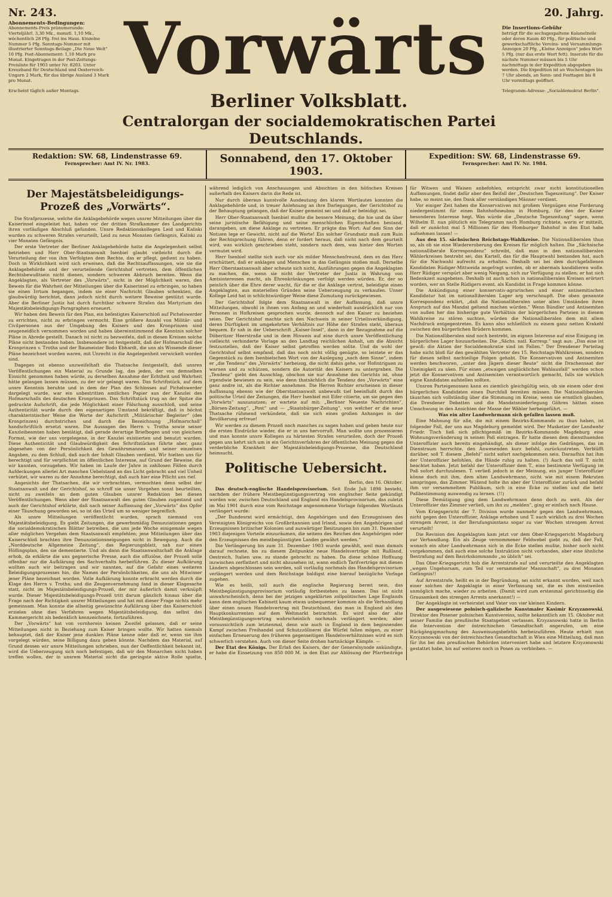Nr. 243.
Abonnements-Bedingungen:
Abonnements-Preis pränumerando: Vierteljährl. 3,30 Mk., monatl. 1,10 Mk., wöchentlich 28 Pfg. frei ins Haus. Einzelne Nummer 5 Pfg. Sonntags-Nummer mit illustrierter Sonntags-Beilage „Die Neue Welt“ 10 Pfg. Post-Abonnement: 1,10 Mark pro Monat. Eingetragen in der Post-Zeitungs-Preisliste für 1903 unter Nr. 8203. Unter Kreuzband für Deutschland und Oesterreich-Ungarn 2 Mark, für das übrige Ausland 3 Mark pro Monat.
Erscheint täglich außer Montags.
Vorwärts
Berliner Volksblatt.
Centralorgan der socialdemokratischen Partei Deutschlands.
20. Jahrg.
Die Insertions-Gebühr
beträgt für die sechsgespaltene Kolonelzeile oder deren Raum 40 Pfg., für politische und gewerkschaftliche Vereins- und Versammlungs-Anzeigen 20 Pfg. „Kleine Anzeigen“ jedes Wort 5 Pfg. (nur das erste Wort fett). Inserate für die nächste Nummer müssen bis 5 Uhr nachmittags in der Expedition abgegeben werden. Die Expedition ist an Wochentagen bis 7 Uhr abends, an Sonn- und Festtagen bis 8 Uhr vormittags geöffnet.
Telegramm-Adresse: „Socialdemokrat Berlin“.
Redaktion: SW. 68, Lindenstrasse 69.
Fernsprecher: Amt IV. Nr. 1983.
Sonnabend, den 17. Oktober 1903.
Expedition: SW. 68, Lindenstrasse 69.
Fernsprecher: Amt IV. Nr. 1984.
Der Majestätsbeleidigungs-Prozeß des „Vorwärts“.
Die Strafprozesse, welche die Anklagebehörde wegen unsrer Mitteilungen über die Kaiserinsel eingeleitet hat, haben vor der dritten Strafkammer des Landgerichts ihren vorläufigen Abschluß gefunden. Unsre Redaktionskollegen Leid und Kaliski wurden zu schweren Strafen verurteilt, Leid zu neun Monaten Gefängnis, Kaliski zu vier Monaten Gefängnis.
Der erste Vertreter der Berliner Anklagebehörde hatte die Angelegenheit selbst betrieben und Herr Ober-Staatsanwalt Isenbiel glaubt vielleicht durch die Verurteilung der von ihm Verfolgten dem Rechte, das er pflegt, gedient zu haben. Doch in Wirklichkeit wird sich erweisen, daß die Rechtsauffassungen, wie sie die Anklagebehörde und der verurteilende Gerichtshof vertreten, dem öffentlichen Rechtsbewußtsein nicht dienen, sondern schweren Abbruch bereiten. Wenn die Angeklagten, als Vertreter des „Vorwärts“, nicht in der Möglichkeit waren, den Beweis für die Wahrheit der Mitteilungen über die Kaiserinsel zu erbringen, so haben sie einen Irrtum begangen, indem sie einer Nachricht Glauben schenkten, die glaubwürdig berichtet, dann jedoch nicht durch weitere Beweise gestützt wurde. Aber die Berliner Justiz hat durch furchtbar schwere Strafen das Martyrium des Majestätsbeleidigungs-Paragraphen erneuert.
Wir haben den Beweis für den Plan, ein befestigtes Kaiserschloß auf Pichelswerder zu errichten, nicht zu erbringen vermocht. Eine größere Anzahl von Militär- und Civilpersonen aus der Umgebung des Kaisers und des Kronprinzen sind zeugeneidlich vernommen worden und haben übereinstimmend die Kenntnis solcher Pläne in Abrede gestellt. Danach ist nicht zu bezweifeln, daß in diesen Kreisen solche Pläne nicht bestanden haben. Insbesondere ist festgestellt, daß der Hofmarschall des Kronprinzen v. Trotha und der Baumeister Bodo Ebhardt, die uns als Wissende dieser Pläne bezeichnet worden waren, mit Unrecht in die Angelegenheit verwickelt worden sind.
Dagegen ist ebenso unzweifelhaft die Thatsache festgestellt, daß unsren Veröffentlichungen ein Material zu Grunde lag, das jeden, der von demselben Einsicht genommen haben würde, zu derselben Annahme der Echtheit und Wahrheit hätte gelangen lassen müssen, zu der wir gelangt waren. Das Schriftstück, auf dem unsre Kenntnis beruhte und in dem der Plan des Schlosses auf Pichelswerder dargelegt wurde, war ein unbestritten amtliches Papier aus der Kanzlei des Hofmarschalls des deutschen Kronprinzen. Das Schriftstück trug an der Spitze die gedruckte Aufschrift, die jede Möglichkeit einer Fälschung ausschloß, und seine Authenticität wurde durch den eigenartigen Umstand bekräftigt, daß in höchst charakteristischer Weise die Worte der Aufschrift „Militärischer Begleiter“ (des Kronprinzen) durchstrichen und durch die Bezeichnung „Hofmarschall“ handschriftlich ersetzt waren. Die Aussagen des Herrn v. Trotha sowie seiner Kanzleibeamten haben bestätigt, daß gerade derartige Briefbogen und von gleichem Format, wie der uns vorgelegene, in der Kanzlei existierten und benutzt wurden. Diese Authenticität und Glaubwürdigkeit des Schriftstückes führte aber, ganz abgesehen von der Persönlichkeit des Gewährsmannes und seiner einzelnen Angaben, zu dem Schluß, daß auch der Inhalt Glauben verdient. Wir hielten uns für berechtigt und für verpflichtet im öffentlichen Interesse, auf Grund der Beweise, die wir kannten, vorzugehen. Wir haben im Laufe der Jahre in zahllosen Fällen durch Aufdeckungen allerlei Art manchen Uebelstand an das Licht gebracht und viel Unheil verhütet, wir waren zu der Annahme berechtigt, daß auch hier eine Pflicht uns rief.
Angesichts der Thatsachen, die wir vorbrachten, vermochten denn selbst der Staatsanwalt und der Gerichtshof, so schroff sie unser Vorgehen sonst beurteilten, nicht zu zweifeln an dem guten Glauben unsrer Redaktion bei diesen Veröffentlichungen. Wenn aber der Staatsanwalt den guten Glauben zugestand und auch der Gerichtshof erklärte, daß nach seiner Auffassung der „Vorwärts“ das Opfer einer Täuschung geworden sei, so ist das Urteil um so weniger begreiflich.
Als unsre Mitteilungen veröffentlicht wurden, sprach niemand von Majestätsbeleidigung. Es giebt Zeitungen, die gewerbsmäßig Denunziationen gegen die socialdemokratischen Blätter betreiben, die uns jede Woche einigemale wegen aller möglichen Vergehen dem Staatsanwalt empfehlen; jene Mitteilungen über das Kaiserschloß brachten ihre Denunziationsneigungen nicht in Bewegung. Auch die „Norddeutsche Allgemeine Zeitung“, das Regierungsblatt, sah nur einen Höflingsplan, den sie dementierte. Und als dann die Staatsanwaltschaft die Anklage erhob, da erklärte die uns gegnerische Presse, auch die offiziöse, der Prozeß solle offenbar nur die Aufklärung des Sachverhalts herbeiführen. Zu dieser Aufklärung wollten auch wir beitragen und wir nannten, auf die Gefahr eines weiteren Beleidigungsprozesses hin, die Namen der Persönlichkeiten, die uns als Mitwisser jener Pläne bezeichnet worden. Volle Aufklärung konnte erbracht werden durch die Klage des Herrn v. Trotha; und die Zeugenvernehmung fand in dieser Klagesache statt, nicht im Majestätsbeleidigungs-Prozeß, der mir äußerlich damit verknüpft wurde. Dieser Majestätsbeleidigungs-Prozeß tritt darum gänzlich hinaus über die Frage nach der Richtigkeit unsrer Mitteilungen und hat mit dieser Frage nichts mehr gemeinsam. Man konnte die allseitig gewünschte Aufklärung über das Kaiserschloß erzielen ohne dies Verfahren wegen Majestätsbeleidigung, das selbst das Kammergericht als bedenklich kennzeichnete, fortzuführen.
Der „Vorwärts“ hat von vornherein keinen Zweifel gelassen, daß er seine Mitteilungen nicht in Beziehung zum Kaiser bringen wollte. Wir hatten niemals behauptet, daß der Kaiser jene dunklen Pläne kenne oder daß er, wenn sie ihm vorgelegt würden, seine Billigung dazu geben könnte. Nachdem das Material, auf Grund dessen wir unsre Mitteilungen schrieben, nun der Oeffentlichkeit bekannt ist, wird die Ueberzeugung sich noch befestigen, daß wir den Monarchen nicht haben treffen wollen, der in unsrem Material nicht die geringste aktive Rolle spielte, während lediglich von Anschauungen und Absichten in den höfischen Kreisen außerhalb des Kaisers darin die Rede ist.
Nur durch überaus kunstvolle Ausdeutung des klaren Wortlautes konnten die Anklagebehörde und, in treuer Anlehnung an ihre Darlegungen, der Gerichtshof zu der Behauptung gelangen, daß der Kaiser gemeint sei und daß er beleidigt sei.
Herr Ober-Staatsanwalt Isenbiel mußte die bessere Meinung, die hie und da über seine juristische Befähigung und seine menschlichen Eigenschaften bestand, darangeben, um diese Anklage zu vertreten. Er prägte das Wort: Auf den Sinn der Notizen lege er Gewicht, nicht auf die Worte! Ein solcher Grundsatz muß zum Ruin der Rechtsprechung führen, denn er fordert heraus, daß nicht nach dem geurteilt wird, was wirklich geschrieben steht, sondern nach dem, was hinter den Worten vermutet wird.
Herr Isenbiel stellte sich auch vor als milder Menschenfreund, dem es das Herz erschüttert, daß er anklagen und Menschen in das Gefängnis stoßen muß. Derselbe Herr Oberstaatsanwalt aber scheute sich nicht, Ausführungen gegen die Angeklagten zu machen, die, wenn sie nicht der Vertreter der Justiz in Wahrung von Amtsinteressen macht, als Ehrenkränkungen verfolgt werden würden. Er, der so peinlich über die Ehre derer wacht, für die er die Anklage vertrat, beleidigte einen Angeklagten, aus materiellen Gründen seine Ueberzeugung zu verkaufen. Unser Kollege Leid hat in schlichtwürdiger Weise diese Zumutung zurückgewiesen.
Der Gerichtshof folgte dem Staatsanwalt in der Auffassung, daß unsre Mitteilungen, obwohl in ihnen von Anfang an und wiederholt ausdrücklich nur von Personen in Hofkreisen gesprochen wurde, dennoch auf den Kaiser zu beziehen seien. Der Gerichtshof machte sich den Nachweis in seiner Urteilsverkündigung, deren Dürftigkeit im umgekehrten Verhältnis zur Höhe der Strafen steht, überaus bequem. Er sah in der Ueberschrift „Kaiser-Insel“, dann in der Bezugnahme auf die Döberitzer Heerstraße und in dem Hinweis auf eine durch unsre Veröffentlichung vielleicht verhinderte Vorlage an den Landtag reichlichen Anhalt, um die Absicht festzustellen, daß der Kaiser selbst getroffen werden sollte. Und da wohl der Gerichtshof selbst empfand, daß das noch nicht völlig genügte, so leistete er das Gegenstück zu dem Isenbielschen Wort von der Auslegung „nach dem Sinne“, indem er „die Tendenz“ des „Vorwärts“ herbeizog, die nicht dahin gehe, vor Hofintriguen zu warnen und zu schützen, sondern die Autorität des Kaisers zu untergraben. Die „Tendenz“ giebt den Ausschlag, obschon sie nur Annahme des Gerichts ist, ohne irgendwie bewiesen zu sein, wie denn thatsächlich die Tendenz des „Vorwärts“ eine ganz andre ist, als die Richter annehmen. Die Herren Richter erscheinen in dieser Auffassung ebenso wie der Oberstaatsanwalt unbewußt tief beeinflußt durch das politische Urteil der Zeitungen, die Herr Isenbiel mit Eifer citierte, um sie gegen den „Vorwärts“ auszunutzen; er wartete auf mit: „Berliner Neueste Nachrichten“, „Börsen-Zeitung“, „Post“ und — „Staatsbürger-Zeitung“, von welcher er die neue Thatsache rühmend verkündete, daß sie sich eines großen Anhanges in der Bevölkerung erfreue!
Wir werden zu diesem Prozeß noch manches zu sagen haben und geben heute nur die ersten Eindrücke wieder, die er in uns hervorruft. Man wollte uns prozessieren und man konnte unsre Kollegen zu härtesten Strafen verurteilen, doch der Prozeß gegen uns kehrt sich um in ein Gerichtsverfahren der öffentlichen Meinung gegen die verderbliche Krankheit der Majestätsbeleidigungs-Prozesse, die Deutschland heimsucht.
Politische Uebersicht.
Berlin, den 16. Oktober.
Das deutsch-englische Handelsprovisorium. Seit Ende Juli 1898 besteht, nachdem der frühere Meistbegünstigungsvertrag von englischer Seite gekündigt worden war, zwischen Deutschland und England ein Handelsprovisorium, das zuletzt im Mai 1901 durch eine vom Reichstage angenommene Vorlage folgenden Wortlauts verlängert wurde:
„Der Bundesrat wird ermächtigt, den Angehörigen und den Erzeugnissen des Vereinigten Königreichs von Großbritannien und Irland, sowie den Angehörigen und Erzeugnissen britischer Kolonien und auswärtiger Besitzungen bis zum 31. Dezember 1903 diejenigen Vorteile einzuräumen, die seitens des Reiches den Angehörigen oder den Erzeugnissen des meistbegünstigten Landes gewährt werden.“
Die Verlängerung bis zum 31. Dezember 1903 wurde gewählt, weil man damals darauf rechnete, bis zu diesem Zeitpunkte neue Handelsverträge mit Rußland, Oestreich, Italien usw. zu stande gebracht zu haben. Da diese schöne Hoffnung inzwischen zerflattert und nicht abzusehen ist, wann endlich Tarifverträge mit diesen Ländern abgeschlossen sein werden, soll vorläufig nochmals das Handelsprovisorium verlängert werden und dem Reichstage baldigst eine hierauf bezügliche Vorlage zugehen.
Wie es heißt, soll auch die englische Regierung bereit sein, das Meistbegünstigungsprovisorium vorläufig fortbestehen zu lassen. Das ist nicht unwahrscheinlich, denn bei der jetzigen ungeklärten zollpolitischen Lage Englands kann dem englischen Kabinett kaum etwas unbequemer kommen als die Verhandlung über einen neuen Handelsvertrag mit Deutschland, das man in England als den Hauptkonkurrenten auf dem Weltmarkt betrachtet. Es wird also der alte Meistbegünstigungsvertrag wahrscheinlich nochmals verlängert werden; aber voraussichtlich zum letztenmal, denn wie auch in England in dem beginnenden Kampf zwischen Freihandel und Schutzzöllnerei die Würfel fallen mögen, zu einer einfachen Erneuerung des früheren gegenseitigen Handelsverhältnisses wird es sich schwerlich verstehen. Auch von dieser Seite drohen hartnäckige Kämpfe. —
Der Etat des Königs. Der Erlaß des Kaisers, der der Generalsynode ankündigte, er habe die Einsetzung von 850 000 M. in den Etat zur Ablösung der Pfarrbeiträge für Witwen und Waisen anbefohlen, entspricht zwar nicht konstitutionellen Auffassungen, findet dafür aber den Beifall der „Deutschen Tageszeitung“. Der Kaiser habe, so meint sie, den Dank aller verständigen Männer verdient.
Vor einiger Zeit haben die Konservativen mit großem Vergnügen eine Forderung niedergestimmt für einen Bahnhofsneubau in Homburg, für den der Kaiser besonderes Interesse hegt. Was würde die „Deutsche Tageszeitung“ sagen, wenn Wilhelm II. nun plötzlich ein Telegramm nach Homburg richtete, worin er mitteilt, daß er zunächst mal 5 Millionen für den Homburger Bahnhof in den Etat habe aufnehmen lassen! —
Aus den 15. sächsischen Reichstags-Wahlkreise. Die Nationalliberalen thun so, als ob sie eine Wiedereroberung des Kreises für möglich halten. Die „Sächsische nationalliberale Korrespondenz“ schreibt, daß man in den nationalliberalen Wählerkreisen bestrebt sei, das Kartell, das für die Hauptwahl bestanden hat, auch für die Nachwahl aufrecht zu erhalten. Deshalb sei bei dem durchgefallenen Kandidaten Rüdiger-Mittweida angefragt worden, ob er abermals kandidieren wolle. Herr Rüdiger verspürt aber wenig Neigung, sich zur Verfügung zu stellen; er hat sich Bedenkzeit ausgebeten. Deshalb ist auch schon in nationalliberalen Kreisen erörtert worden, wer an Stelle Rüdigers event. als Kandidat in Frage kommen könne.
Die Ankündigung einer konservativ-agrarischen und einer antisemitischen Kandidatur hat im nationalliberalen Lager arg verschnupft. Die oben genannte Korrespondenz erklärt, „daß die Nationalliberalen unter allen Umständen ihren Anspruch auf das Mandat geltend machen würden.“ Wenn Bündler und Antisemiten von außen her das bisherige gute Verhältnis der bürgerlichen Parteien in diesem Wahlkreise zu stören suchten, würden die Nationalliberalen dem mit allem Nachdruck entgegentreten. Es kann also schließlich zu einem ganz netten Krakehl zwischen den bürgerlichen Brüdern kommen.
Die Nationalliberalen sind noch bestrebt, im eignen Interesse auf eine Einigung im bürgerlichen Lager hinzuarbeiten. Die „Sächs. natl. Korresp.“ sagt aus: „Das eine ist gewiß: die Aktien der Socialdemokratie sind im Fallen.“ Der Dresdener Parteitag habe nicht bloß für den gewählten Vertreter des 15. Reichstags-Wahlkreises, sondern für diesen selbst nachteilige Folgen gehabt. Die Konservativen und Antisemiten werden beschworen, „unter den Jägern dieser Beute“ nicht die Drachensaat der Uneinigkeit zu säen. Für einen „etwaigen unglücklichen Wahlausfall“ werden schon jetzt die Konservativen und Antisemiten verantwortlich gemacht, falls sie wirklich eigne Kandidaten aufstellen sollten.
Unsren Parteigenossen kann es ziemlich gleichgültig sein, ob sie einem oder drei bürgerlichen Kandidaten einen Durchfall bereiten müssen. Die Nationalliberalen täuschen sich vollständig über die Stimmung im Kreise, wenn sie ernstlich glauben, die Dresdener Debatten und die Mandatsniederlegung Göhres hätten einen Umschwung in den Ansichten der Masse der Wähler herbeigeführt. —
Was ein alter Landwehrmann sich gefallen lassen muß.
Eine Mahnung für alle, die mit einem Bezirks-Kommando zu thun haben, ist folgender Fall, der uns aus Magdeburg gemeldet wird. Der Musketier der Landwehr Friedr. Tisch ließ sich pflichtgemäß im Bezirks-Kommando Magdeburg eine Wohnungsveränderung in seinen Paß eintragen. Er hatte diesen dem diensthuenden Unteroffizier auch bereits eingehändigt, als dieser infolge des Gedränges, das im Dienstraum herrschte, den Anwesenden kurz befahl, zurückzutreten. Verblüfft darüber, soll T. diesem „Befehl“ nicht sofort nachgekommen sein. Daraufhin hat ihm der Unteroffizier befohlen, die Hände ruhig zu halten. (!) Auch das soll T. nicht beachtet haben. Jetzt befahl der Unteroffizier dem T., eine bestimmte Verfügung im Paß sofort durchzulesen. T. verließ jedoch in der Meinung, ein junger Unteroffizier könne doch mit ihm, dem alten Landwehrmann, nicht wie mit einem Rekruten umspringen, das Zimmer. Wütend holte ihn aber der Unteroffizier zurück und befahl ihm vor versammeltem Publikum, sich in eine Ecke zu stellen und die betr. Paßbestimmung auswendig zu lernen. (!!)
Diese Demütigung ging dem Landwehrmann denn doch zu weit. Als der Unteroffizier das Zimmer verließ, um ihn zu „melden“, ging er einfach nach Hause.
Vom Kriegsgericht der 7. Division wurde nunmehr gegen den Landwehrmann, nicht gegen den Unteroffizier, Anklage erhoben und T. auch wirklich zu drei Wochen strengem Arrest, in der Berufungsinstanz sogar zu vier Wochen strengem Arrest verurteilt!
Die Revision des Angeklagten kam jetzt vor dem Ober-Kriegsgericht Magdeburg zur Verhandlung. Ein als Zeuge vernommener Feldwebel giebt zu, daß der Fall, wonach ein alter Landwehrmann sich in die Ecke stellen mußte, bisher noch nicht vorgekommen, daß auch eine solche Instruktion nicht vorhanden, aber eine ähnliche Bestrafung auf dem Bezirkskommando „so üblich“ sei.
Das Ober-Kriegsgericht hob die Arreststrafe auf und verurteilte den Angeklagten „wegen Ungehorsam, zum Teil vor versammelter Mannschaft“, zu drei Monaten Gefängnis!!
Auf Arreststrafe, heißt es in der Begründung, sei nicht erkannt worden, weil nach einer solchen der Angeklagte in einer Verfassung sei, die es ihm einstweilen unmöglich mache, wieder zu arbeiten. (Damit wird zum erstenmal gerichtsseitig die Grausamkeit des strengen Arrests anerkannt!) —
Der Angeklagte ist verheiratet und Vater von vier kleinen Kindern.
Der ausgewiesene polnisch-galizische Kunstmaler Kasimir Krzyzanowski, Direktor des Posener polnischen Kunstvereins, sollte bekanntlich am 15. Oktober mit seiner Familie das preußische Staatsgebiet verlassen. Krzyzanowski hatte in Berlin die Intervention der östreichischen Gesandtschaft angerufen, um eine Rückgängigmachung des Ausweisungsbefehls herbeizuführen. Heute erhielt nun Krzyzanowski von der östreichischen Gesandtschaft in Wien eine Mitteilung, daß man für ihn bei den preußischen Behörden interveniert habe und letztere Krzyzanowski gestattet habe, bis auf weiteres noch in Posen zu verbleiben. —